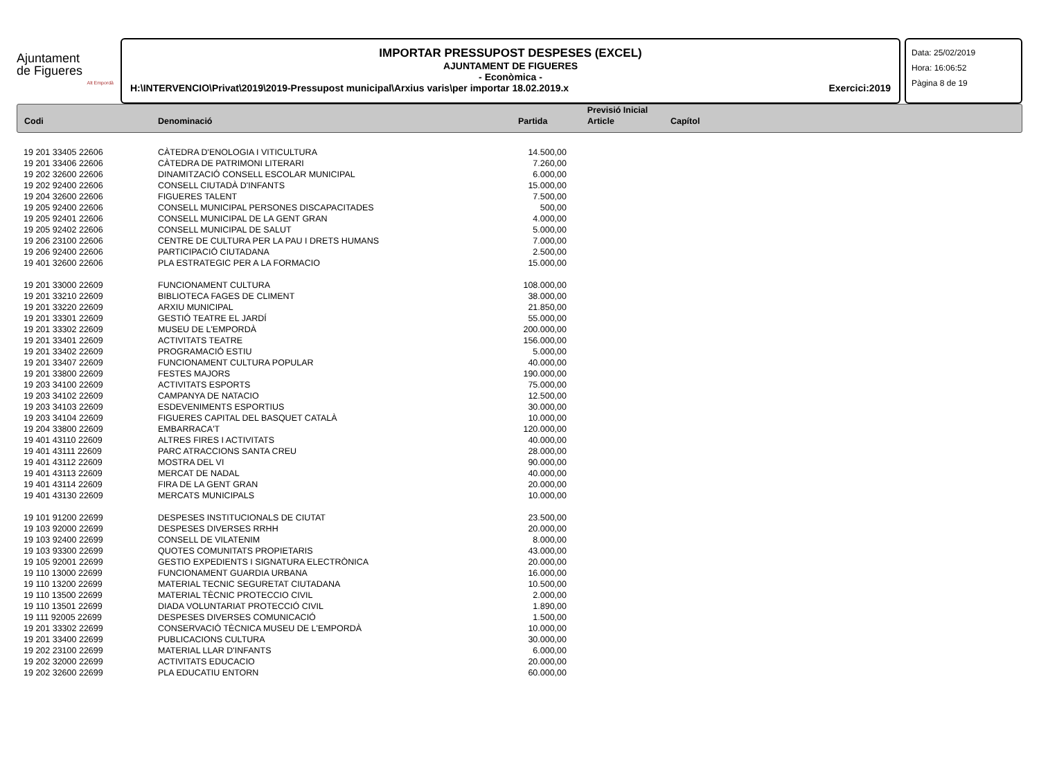Ajuntament
de Figueres
Alt Empordà
IMPORTAR PRESSUPOST DESPESES (EXCEL)
AJUNTAMENT DE FIGUERES
- Econòmica -
H:\INTERVENCIO\Privat\2019\2019-Pressupost municipal\Arxius varis\per importar 18.02.2019.x Exercici:2019
Data: 25/02/2019
Hora: 16:06:52
Pàgina 8 de 19
| | | Previsió Inicial | | |
| Codi | Denominació | Partida | Article | Capítol |
| 19 201 33405 22606 | CÀTEDRA D'ENOLOGIA I VITICULTURA | 14.500,00 |
| 19 201 33406 22606 | CÀTEDRA DE PATRIMONI LITERARI | 7.260,00 |
| 19 202 32600 22606 | DINAMITZACIÓ CONSELL ESCOLAR MUNICIPAL | 6.000,00 |
| 19 202 92400 22606 | CONSELL CIUTADÀ D'INFANTS | 15.000,00 |
| 19 204 32600 22606 | FIGUERES TALENT | 7.500,00 |
| 19 205 92400 22606 | CONSELL MUNICIPAL PERSONES DISCAPACITADES | 500,00 |
| 19 205 92401 22606 | CONSELL MUNICIPAL DE LA GENT GRAN | 4.000,00 |
| 19 205 92402 22606 | CONSELL MUNICIPAL DE SALUT | 5.000,00 |
| 19 206 23100 22606 | CENTRE DE CULTURA PER LA PAU I DRETS HUMANS | 7.000,00 |
| 19 206 92400 22606 | PARTICIPACIÓ CIUTADANA | 2.500,00 |
| 19 401 32600 22606 | PLA ESTRATEGIC PER A LA FORMACIO | 15.000,00 |
| 19 201 33000 22609 | FUNCIONAMENT CULTURA | 108.000,00 |
| 19 201 33210 22609 | BIBLIOTECA FAGES DE CLIMENT | 38.000,00 |
| 19 201 33220 22609 | ARXIU MUNICIPAL | 21.850,00 |
| 19 201 33301 22609 | GESTIÓ TEATRE EL JARDÍ | 55.000,00 |
| 19 201 33302 22609 | MUSEU DE L'EMPORDÀ | 200.000,00 |
| 19 201 33401 22609 | ACTIVITATS TEATRE | 156.000,00 |
| 19 201 33402 22609 | PROGRAMACIÓ ESTIU | 5.000,00 |
| 19 201 33407 22609 | FUNCIONAMENT CULTURA POPULAR | 40.000,00 |
| 19 201 33800 22609 | FESTES MAJORS | 190.000,00 |
| 19 203 34100 22609 | ACTIVITATS ESPORTS | 75.000,00 |
| 19 203 34102 22609 | CAMPANYA DE NATACIO | 12.500,00 |
| 19 203 34103 22609 | ESDEVENIMENTS ESPORTIUS | 30.000,00 |
| 19 203 34104 22609 | FIGUERES CAPITAL DEL BASQUET CATALÀ | 10.000,00 |
| 19 204 33800 22609 | EMBARRACA'T | 120.000,00 |
| 19 401 43110 22609 | ALTRES FIRES I ACTIVITATS | 40.000,00 |
| 19 401 43111 22609 | PARC ATRACCIONS SANTA CREU | 28.000,00 |
| 19 401 43112 22609 | MOSTRA DEL VI | 90.000,00 |
| 19 401 43113 22609 | MERCAT DE NADAL | 40.000,00 |
| 19 401 43114 22609 | FIRA DE LA GENT GRAN | 20.000,00 |
| 19 401 43130 22609 | MERCATS MUNICIPALS | 10.000,00 |
| 19 101 91200 22699 | DESPESES INSTITUCIONALS DE CIUTAT | 23.500,00 |
| 19 103 92000 22699 | DESPESES DIVERSES RRHH | 20.000,00 |
| 19 103 92400 22699 | CONSELL DE VILATENIM | 8.000,00 |
| 19 103 93300 22699 | QUOTES COMUNITATS PROPIETARIS | 43.000,00 |
| 19 105 92001 22699 | GESTIO EXPEDIENTS I SIGNATURA ELECTRÒNICA | 20.000,00 |
| 19 110 13000 22699 | FUNCIONAMENT GUARDIA URBANA | 16.000,00 |
| 19 110 13200 22699 | MATERIAL TECNIC SEGURETAT CIUTADANA | 10.500,00 |
| 19 110 13500 22699 | MATERIAL TÈCNIC PROTECCIO CIVIL | 2.000,00 |
| 19 110 13501 22699 | DIADA VOLUNTARIAT PROTECCIÓ CIVIL | 1.890,00 |
| 19 111 92005 22699 | DESPESES DIVERSES COMUNICACIÓ | 1.500,00 |
| 19 201 33302 22699 | CONSERVACIÓ TÈCNICA MUSEU DE L'EMPORDÀ | 10.000,00 |
| 19 201 33400 22699 | PUBLICACIONS CULTURA | 30.000,00 |
| 19 202 23100 22699 | MATERIAL LLAR D'INFANTS | 6.000,00 |
| 19 202 32000 22699 | ACTIVITATS EDUCACIO | 20.000,00 |
| 19 202 32600 22699 | PLA EDUCATIU ENTORN | 60.000,00 |